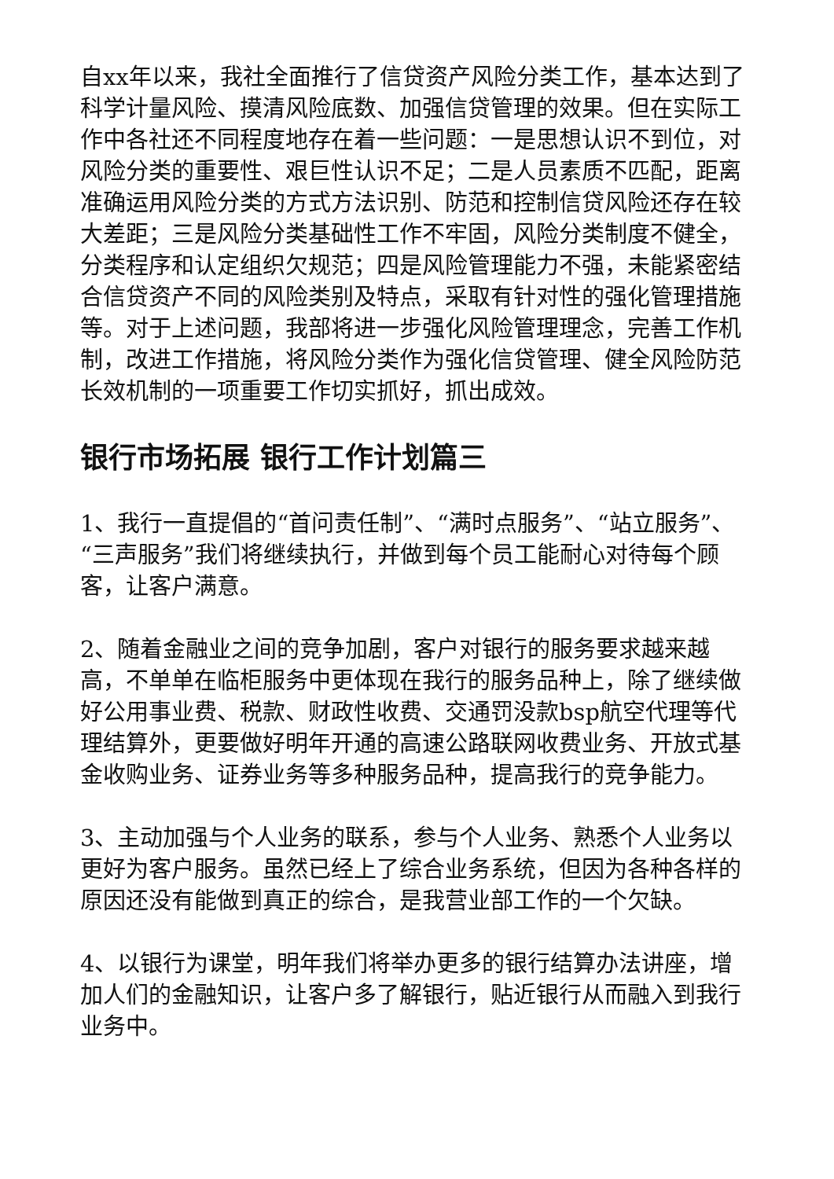自xx年以来，我社全面推行了信贷资产风险分类工作，基本达到了科学计量风险、摸清风险底数、加强信贷管理的效果。但在实际工作中各社还不同程度地存在着一些问题：一是思想认识不到位，对风险分类的重要性、艰巨性认识不足；二是人员素质不匹配，距离准确运用风险分类的方式方法识别、防范和控制信贷风险还存在较大差距；三是风险分类基础性工作不牢固，风险分类制度不健全，分类程序和认定组织欠规范；四是风险管理能力不强，未能紧密结合信贷资产不同的风险类别及特点，采取有针对性的强化管理措施等。对于上述问题，我部将进一步强化风险管理理念，完善工作机制，改进工作措施，将风险分类作为强化信贷管理、健全风险防范长效机制的一项重要工作切实抓好，抓出成效。
银行市场拓展 银行工作计划篇三
1、我行一直提倡的“首问责任制”、“满时点服务”、“站立服务”、“三声服务”我们将继续执行，并做到每个员工能耐心对待每个顾客，让客户满意。
2、随着金融业之间的竞争加剧，客户对银行的服务要求越来越高，不单单在临柜服务中更体现在我行的服务品种上，除了继续做好公用事业费、税款、财政性收费、交通罚没款bsp航空代理等代理结算外，更要做好明年开通的高速公路联网收费业务、开放式基金收购业务、证券业务等多种服务品种，提高我行的竞争能力。
3、主动加强与个人业务的联系，参与个人业务、熟悉个人业务以更好为客户服务。虽然已经上了综合业务系统，但因为各种各样的原因还没有能做到真正的综合，是我营业部工作的一个欠缺。
4、以银行为课堂，明年我们将举办更多的银行结算办法讲座，增加人们的金融知识，让客户多了解银行，贴近银行从而融入到我行业务中。